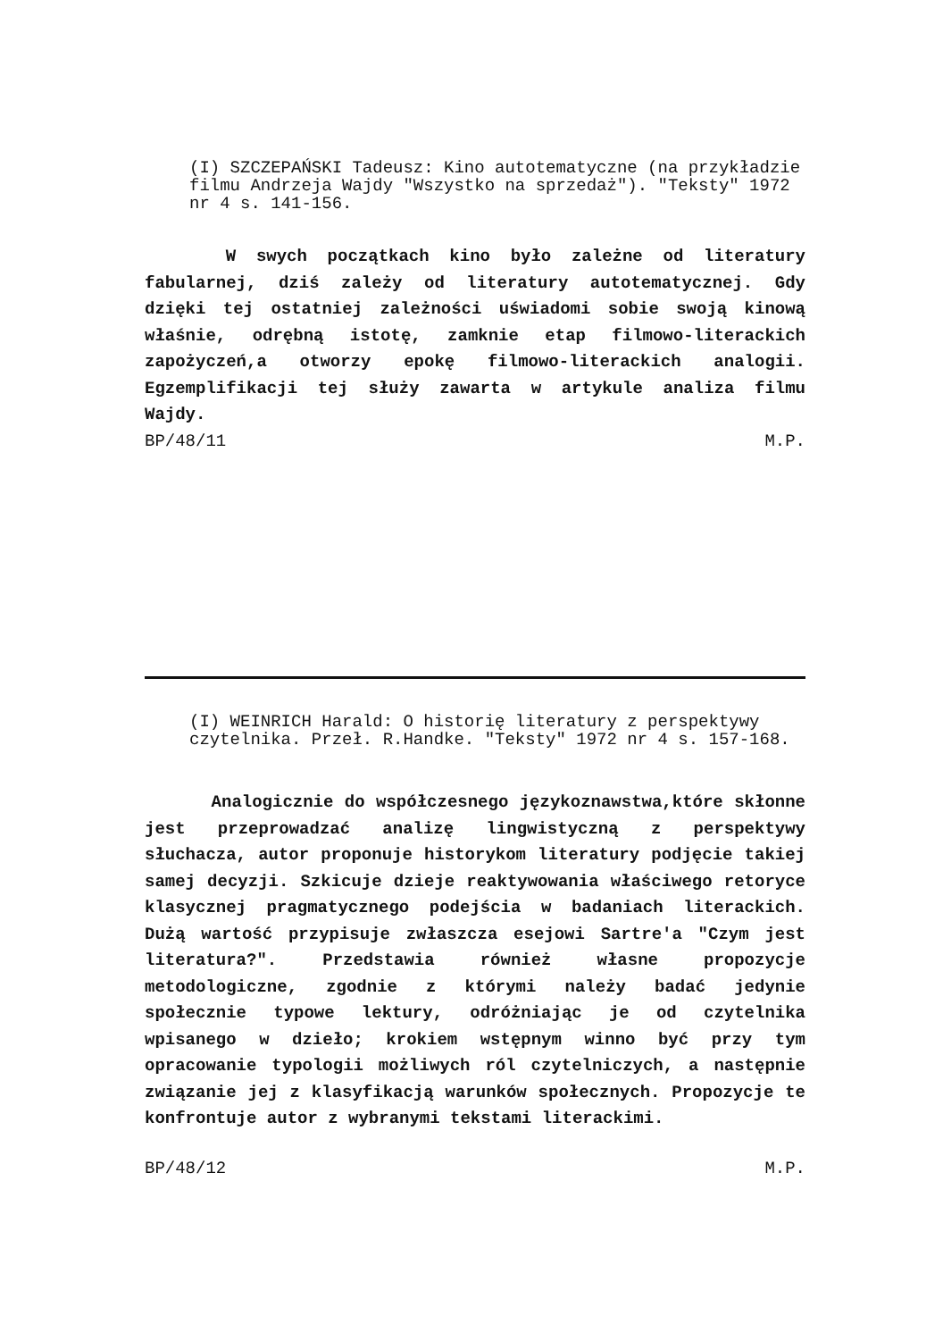(I) SZCZEPAŃSKI Tadeusz: Kino autotematyczne (na przykładzie filmu Andrzeja Wajdy "Wszystko na sprzedaż"). "Teksty" 1972 nr 4 s. 141-156.
W swych początkach kino było zależne od literatury fabularnej, dziś zależy od literatury autotematycznej. Gdy dzięki tej ostatniej zależności uświadomi sobie swoją kinową właśnie, odrębną istotę, zamknie etap filmowo-literackich zapożyczeń,a otworzy epokę filmowo-literackich analogii. Egzemplifikacji tej służy zawarta w artykule analiza filmu Wajdy.
BP/48/11 M.P.
(I) WEINRICH Harald: O historię literatury z perspektywy czytelnika. Przeł. R.Handke. "Teksty" 1972 nr 4 s. 157-168.
Analogicznie do współczesnego językoznawstwa,które skłonne jest przeprowadzać analizę lingwistyczną z perspektywy słuchacza, autor proponuje historykom literatury podjęcie takiej samej decyzji. Szkicuje dzieje reaktywowania właściwego retoryce klasycznej pragmatycznego podejścia w badaniach literackich. Dużą wartość przypisuje zwłaszcza esejowi Sartre'a "Czym jest literatura?". Przedstawia również własne propozycje metodologiczne, zgodnie z którymi należy badać jedynie społecznie typowe lektury, odróżniając je od czytelnika wpisanego w dzieło; krokiem wstępnym winno być przy tym opracowanie typologii możliwych ról czytelniczych, a następnie związanie jej z klasyfikacją warunków społecznych. Propozycje te konfrontuje autor z wybranymi tekstami literackimi.
BP/48/12 M.P.